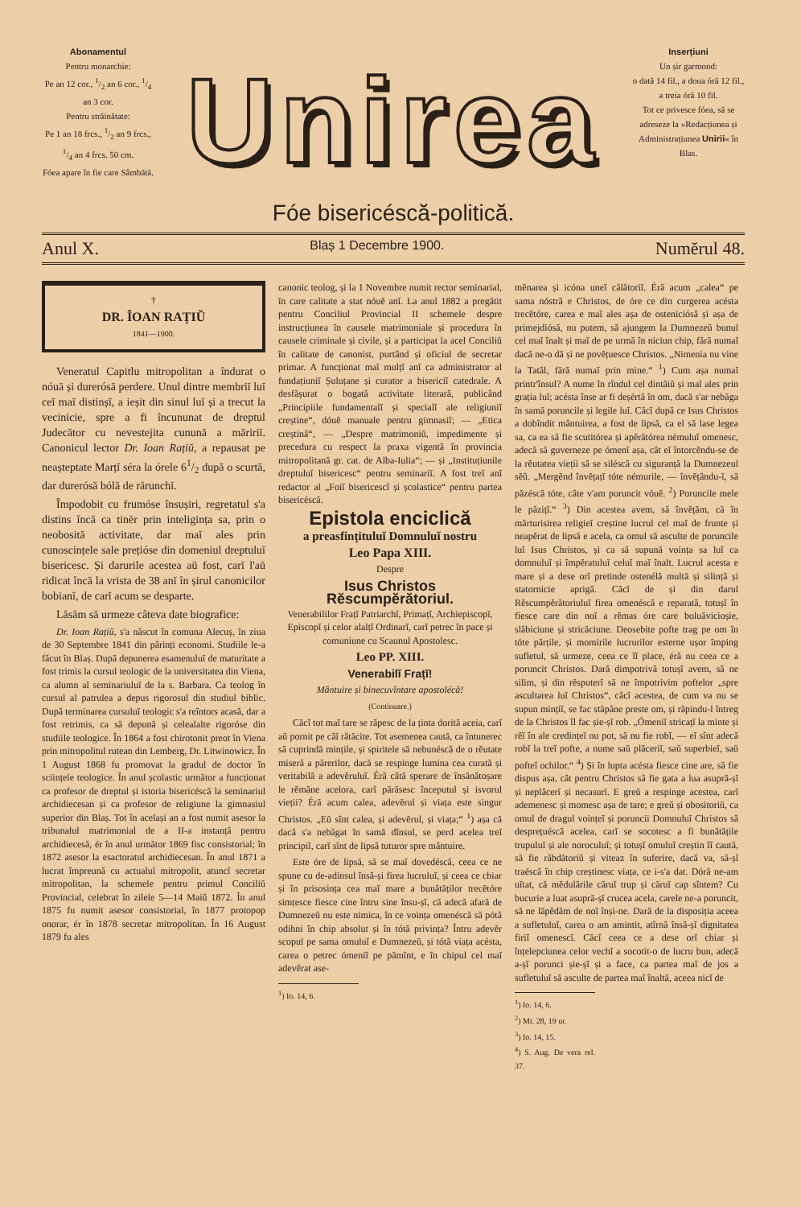Abonamentul
Pentru monarchie:
Pe an 12 cor., 1/2 an 6 cor., 1/4 an 3 cor.
Pentru străinătate:
Pe 1 an 18 frcs., 1/2 an 9 frcs., 1/4 an 4 frcs. 50 cm.
Fóea apare în fie care Sâmbătă.
Unirea
Inserțiuni
Un șir garmond:
o dată 14 fil., a doua óră 12 fil., a treia óră 10 fil.
Tot ce privesce fóea, să se adreseze la »Redacțiunea și Administrațiunea Unirii« în
Blas.
Fóe bisericéscă-politică.
Anul X. Blaș 1 Decembre 1900. Numĕrul 48.
†
DR. ÎOAN RAȚIŬ
1841—1900.
Veneratul Capitlu mitropolitan a îndurat o nóuă și durerósă perdere. Unul dintre membriĭ luĭ ceĭ maĭ distinșĭ, a ieșit din sinul luĭ și a trecut la vecinicie, spre a fi încununat de dreptul Judecător cu nevestejita cunună a măririĭ. Canonicul lector Dr. Ioan Rațiŭ, a repausat pe neașteptate Marțĭ séra la órele 61/2 după o scurtă, dar durerósă bólă de rărunchĭ.
Împodobit cu frumóse însușiri, regretatul s'a distins încă ca tinĕr prin inteligința sa, prin o neobosită activitate, dar maĭ ales prin cunoscințele sale prețióse din domeniul dreptuluĭ bisericesc. Și darurile acestea aŭ fost, carĭ l'aŭ ridicat încă la vrista de 38 anĭ în șirul canonicilor bobianĭ, de carĭ acum se desparte.
Lăsăm să urmeze câteva date biografice:
Dr. Ioan Rațiŭ, s'a născut în comuna Alecuș, în ziua de 30 Septembre 1841 din părinți economi. Studiile le-a făcut în Blaș. După depunerea esamenuluĭ de maturitate a fost trimis la cursul teologic de la universitatea din Viena, ca alumn al seminariuluĭ de la s. Barbara. Ca teolog în cursul al patrulea a depus rigorosul din studiul biblic. După terminarea cursuluĭ teologic s'a reîntors acasă, dar a fost retrimis, ca să depună și celealalte rigoróse din studiile teologice. În 1864 a fost chirotonit preot în Viena prin mitropolitul rutean din Lemberg, Dr. Litwinowicz. În 1 August 1868 fu promovat la gradul de doctor în sciințele teologice. În anul școlastic următor a funcționat ca profesor de dreptul și istoria bisericéscă la seminariul archidiecesan și ca profesor de religiune la gimnasiul superior din Blaș. Tot în același an a fost numit asesor la tribunalul matrimonial de a II-a instanță pentru archidiecesă, ér în anul următor 1869 fisc consistorial; în 1872 asesor la esactoratul archidiecesan. În anul 1871 a lucrat împreună cu actualul mitropolit, atuncĭ secretar mitropolitan, la schemele pentru primul Conciliŭ Provincial, celebrat în zilele 5—14 Maiŭ 1872. În anul 1875 fu numit asesor consistorial, în 1877 protopop onorar, ér în 1878 secretar mitropolitan. În 16 August 1879 fu ales
canonic teolog, și la 1 Novembre numit rector seminarial, în care calitate a stat nóuĕ anĭ. La anul 1882 a pregătit pentru Conciliul Provincial II schemele despre instrucțiunea în causele matrimoniale și procedura în causele criminale și civile, și a participat la acel Conciliŭ în calitate de canonist, purtând și oficiul de secretar primar. A funcționat maĭ mulțĭ anĭ ca administrator al fundațiuniĭ Șuluțane și curator a bisericiĭ catedrale. A desfășurat o bogată activitate literară, publicând „Principiile fundamentalĭ și specialĭ ale religiuniĭ creștine“, dóuĕ manuale pentru gimnasiĭ; — „Etica creștină“, — „Despre matrimoniŭ, impedimente și precedura cu respect la praxa vigentă în provincia mitropolitană gr. cat. de Alba-Iulia“; — și „Instituțiunile dreptuluĭ bisericesc“ pentru seminariĭ. A fost treĭ anĭ redactor al „Foiĭ bisericescĭ și școlastice“ pentru partea bisericéscă.
Epistola enciclică
a preasfințituluĭ Domnuluĭ nostru
Leo Papa XIII.
Despre
Isus Christos
Rĕscumpĕrătoriul.
Venerabililor Frațĭ Patriarchĭ, Primațĭ, Archiepiscopĭ, Episcopĭ și celor alalțĭ Ordinarĭ, carĭ petrec în pace și comuniune cu Scaunul Apostolesc.
Leo PP. XIII.
Venerabilĭ Frațĭ!
Mântuire și binecuvîntare apostolécă!
(Continuare.)
Căcĭ tot maĭ tare se răpesc de la ținta dorită aceia, carĭ aŭ pornit pe căĭ rătăcite. Tot asemenea caută, ca întunerec să cuprindă mințile, și spiritele să nebunéscă de o rĕutate miseră a părerilor, dacă se respinge lumina cea curată și veritabilă a adevĕruluĭ. Éră câtă sperare de însănătoșare le rĕmâne acelora, carĭ părăsesc începutul și isvorul vieții? Éră acum calea, adevĕrul și viața este singur Christos. „Eŭ sînt calea, și adevĕrul, și viața;“ <sup>1</sup>) așa că dacă s'a nebăgat în samă dînsul, se perd acelea treĭ principiĭ, carĭ sînt de lipsă tuturor spre mântuire.
Este óre de lipsă, să se maĭ dovedéscă, ceea ce ne spune cu de-adinsul însă-și firea lucruluĭ, și ceea ce chiar și în prisosința cea maĭ mare a bunătăților trecĕtóre simțesce fiesce cine întru sine însu-șĭ, că adecă afară de Dumnezeŭ nu este nimica, în ce voința omenéscă să pótă odihni în chip absolut și în tótă privința? Întru adevĕr scopul pe sama omuluĭ e Dumnezeŭ, și tótă viața acésta, carea o petrec ómeniĭ pe pămînt, e în chipul cel maĭ adevĕrat ase-
<sup>1</sup>) Io. 14, 6.
mĕnarea și icóna uneĭ călătoriĭ. Éră acum „calea“ pe sama nóstră e Christos, de óre ce din curgerea acésta trecĕtóre, carea e maĭ ales așa de osteniciósă și așa de primejdiósă, nu putem, să ajungem la Dumnezeŭ bunul cel maĭ înalt și maĭ de pe urmă în niciun chip, fără numaĭ dacă ne-o dă și ne povĕțuesce Christos. „Nimenia nu vine la Tatăl, fără numaĭ prin mine.“ <sup>1</sup>) Cum așa numaĭ printr'însul? A nume în rîndul cel dintâiŭ și maĭ ales prin grația luĭ; acésta înse ar fi deșértă în om, dacă s'ar nebăga în samă poruncile și legile luĭ. Căcĭ după ce Isus Christos a dobîndit mântuirea, a fost de lipsă, ca el să lase legea sa, ca ea să fie scutitórea și apĕrătórea némuluĭ omenesc, adecă să guverneze pe ómenĭ așa, cât eĭ întorcĕndu-se de la rĕutatea vieții să se siléscă cu siguranță la Dumnezeul sĕŭ. „Mergĕnd învĕțațĭ tóte némurile, — învĕțându-ĭ, să păzéscă tóte, câte v'am poruncit vóuĕ. <sup>2</sup>) Poruncile mele le păzițĭ.“ <sup>3</sup>) Din acestea avem, să învĕțăm, că în mărturisirea religieĭ creștine lucrul cel maĭ de frunte și neapĕrat de lipsă e acela, ca omul să asculte de poruncile luĭ Isus Christos, și ca să supună voința sa luĭ ca domnuluĭ și împĕratuluĭ celuĭ maĭ înalt. Lucrul acesta e mare și a dese orĭ pretinde ostenélă multă și silință și statornicie aprigă. Căcĭ de și din darul Rĕscumpĕrătoriuluĭ firea omenéscă e reparată, totușĭ în fiesce care din noĭ a rĕmas óre care boluăvicioșie, slăbiciune și stricăciune. Deosebite pofte trag pe om în tóte părțile, și momirile lucrurilor esterne ușor împing sufletul, să urmeze, ceea ce ĭĭ place, éră nu ceea ce a poruncit Christos. Dară dimpotrivă totușĭ avem, să ne silim, și din rĕsputerĭ să ne împotrivim poftelor „spre ascultarea luĭ Christos“, căcĭ acestea, de cum va nu se supun mințiĭ, se fac stăpâne preste om, și răpindu-l întreg de la Christos îl fac șie-șĭ rob. „Ómeniĭ stricațĭ la minte și rĕĭ în ale credințeĭ nu pot, să nu fie robĭ, — eĭ sînt adecă robĭ la treĭ pofte, a nume saŭ plăceriĭ, saŭ superbieĭ, saŭ pofteĭ ochilor.“ <sup>4</sup>) Și în lupta acésta fiesce cine are, să fie dispus așa, cât pentru Christos să fie gata a lua asupră-șĭ și neplăcerĭ și necasurĭ. E greŭ a respinge acestea, carĭ ademenesc și momesc așa de tare; e greŭ și obositoriŭ, ca omul de dragul voințeĭ și poruncii Domnuluĭ Christos să desprețuéscă acelea, carĭ se socotesc a fi bunătățile trupuluĭ și ale noroculuĭ; și totușĭ omuluĭ creștin îĭ caută, să fie răbdătoriŭ și viteaz în suferire, dacă va, să-șĭ traéscă în chip creștinesc viața, ce i-s'a dat. Dóră ne-am uĭtat, că mĕdulările căruĭ trup și căruĭ cap sîntem? Cu bucurie a luat asupră-șĭ crucea acela, carele ne-a poruncit, să ne lăpĕdăm de noĭ înși-ne. Dară de la disposiția aceea a sufletuluĭ, carea o am amintit, atîrnă însă-șĭ dignitatea firiĭ omenescĭ. Căcĭ ceea ce a dese orĭ chiar și înțelepciunea celor vechĭ a socotit-o de lucru bun, adecă a-șĭ porunci șie-șĭ și a face, ca partea maĭ de jos a sufletuluĭ să asculte de partea maĭ înaltă, aceea nicĭ de
<sup>1</sup>) Io. 14, 6.
<sup>2</sup>) Mt. 28, 19 ur.
<sup>3</sup>) Io. 14, 15.
<sup>4</sup>) S. Aug. De vera rel. 37.